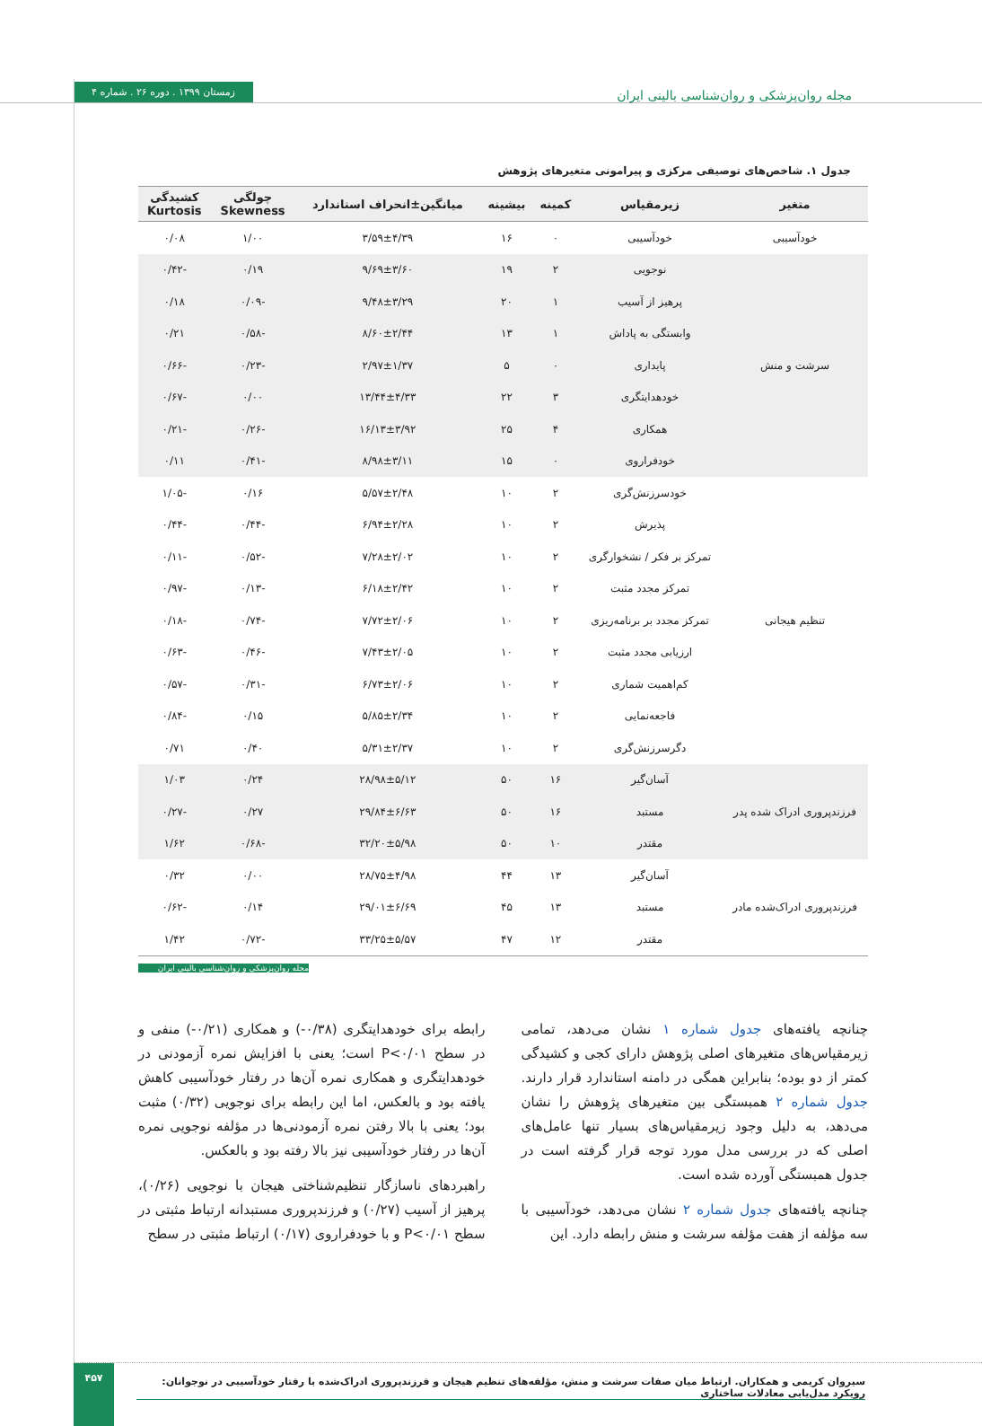زمستان ۱۳۹۹ . دوره ۲۶ . شماره ۴
مجله روان‌پزشکی و روان‌شناسی بالینی ایران
جدول ۱. شاخص‌های توصیفی مرکزی و پیرامونی متغیرهای پژوهش
| متغیر | زیرمقیاس | کمینه | بیشینه | میانگین±انحراف استاندارد | چولگی Skewness | کشیدگی Kurtosis |
| --- | --- | --- | --- | --- | --- | --- |
| خودآسیبی | خودآسیبی | ۰ | ۱۶ | ۳/۵۹±۴/۳۹ | ۱/۰۰ | ۰/۰۸ |
| سرشت و منش | نوجویی | ۲ | ۱۹ | ۹/۶۹±۳/۶۰ | ۰/۱۹ | -۰/۴۲ |
| | پرهیز از آسیب | ۱ | ۲۰ | ۹/۴۸±۳/۲۹ | -۰/۰۹ | ۰/۱۸ |
| | وابستگی به پاداش | ۱ | ۱۳ | ۸/۶۰±۲/۴۴ | -۰/۵۸ | ۰/۲۱ |
| | پایداری | ۰ | ۵ | ۲/۹۷±۱/۳۷ | -۰/۲۳ | -۰/۶۶ |
| | خودهدایتگری | ۳ | ۲۲ | ۱۳/۴۴±۴/۳۳ | ۰/۰۰ | -۰/۶۷ |
| | همکاری | ۴ | ۲۵ | ۱۶/۱۳±۳/۹۲ | -۰/۲۶ | -۰/۲۱ |
| | خودفراروی | ۰ | ۱۵ | ۸/۹۸±۳/۱۱ | -۰/۴۱ | ۰/۱۱ |
| تنظیم هیجانی | خودسرزنش‌گری | ۲ | ۱۰ | ۵/۵۷±۲/۴۸ | ۰/۱۶ | -۱/۰۵ |
| | پذیرش | ۲ | ۱۰ | ۶/۹۴±۲/۲۸ | -۰/۴۴ | -۰/۴۴ |
| | تمرکز بر فکر / نشخوارگری | ۲ | ۱۰ | ۷/۲۸±۲/۰۲ | -۰/۵۲ | -۰/۱۱ |
| | تمرکز مجدد مثبت | ۲ | ۱۰ | ۶/۱۸±۲/۴۲ | -۰/۱۳ | -۰/۹۷ |
| | تمرکز مجدد بر برنامه‌ریزی | ۲ | ۱۰ | ۷/۷۲±۲/۰۶ | -۰/۷۴ | -۰/۱۸ |
| | ارزیابی مجدد مثبت | ۲ | ۱۰ | ۷/۴۳±۲/۰۵ | -۰/۴۶ | -۰/۶۳ |
| | کم‌اهمیت شماری | ۲ | ۱۰ | ۶/۷۳±۲/۰۶ | -۰/۳۱ | -۰/۵۷ |
| | فاجعه‌نمایی | ۲ | ۱۰ | ۵/۸۵±۲/۳۴ | ۰/۱۵ | -۰/۸۴ |
| | دگرسرزنش‌گری | ۲ | ۱۰ | ۵/۳۱±۲/۳۷ | ۰/۴۰ | ۰/۷۱ |
| فرزندپروری ادراک شده پدر | آسان‌گیر | ۱۶ | ۵۰ | ۲۸/۹۸±۵/۱۲ | ۰/۲۴ | ۱/۰۳ |
| | مستبد | ۱۶ | ۵۰ | ۲۹/۸۴±۶/۶۳ | ۰/۲۷ | -۰/۲۷ |
| | مقتدر | ۱۰ | ۵۰ | ۳۲/۲۰±۵/۹۸ | -۰/۶۸ | ۱/۶۲ |
| فرزندپروری ادراک‌شده مادر | آسان‌گیر | ۱۳ | ۴۴ | ۲۸/۷۵±۴/۹۸ | ۰/۰۰ | ۰/۳۲ |
| | مستبد | ۱۳ | ۴۵ | ۲۹/۰۱±۶/۶۹ | ۰/۱۴ | -۰/۶۲ |
| | مقتدر | ۱۲ | ۴۷ | ۳۳/۲۵±۵/۵۷ | -۰/۷۲ | ۱/۴۲ |
مجله روان‌پزشکی و روان‌شناسی بالینی ایران
چنانچه یافته‌های جدول شماره ۱ نشان می‌دهد، تمامی زیرمقیاس‌های متغیرهای اصلی پژوهش دارای کجی و کشیدگی کمتر از دو بوده؛ بنابراین همگی در دامنه استاندارد قرار دارند. جدول شماره ۲ همبستگی بین متغیرهای پژوهش را نشان می‌دهد، به دلیل وجود زیرمقیاس‌های بسیار تنها عامل‌های اصلی که در بررسی مدل مورد توجه قرار گرفته است در جدول همبستگی آورده شده است.
چنانچه یافته‌های جدول شماره ۲ نشان می‌دهد، خودآسیبی با سه مؤلفه از هفت مؤلفه سرشت و منش رابطه دارد. این
رابطه برای خودهدایتگری (۰/۳۸-) و همکاری (۰/۲۱-) منفی و در سطح P<۰/۰۱ است؛ یعنی با افزایش نمره آزمودنی در خودهدایتگری و همکاری نمره آن‌ها در رفتار خودآسیبی کاهش یافته بود و بالعکس، اما این رابطه برای نوجویی (۰/۳۲) مثبت بود؛ یعنی با بالا رفتن نمره آزمودنی‌ها در مؤلفه نوجویی نمره آن‌ها در رفتار خودآسیبی نیز بالا رفته بود و بالعکس.
راهبردهای ناسازگار تنظیم‌شناختی هیجان با نوجویی (۰/۲۶)، پرهیز از آسیب (۰/۲۷) و فرزندپروری مستبدانه ارتباط مثبتی در سطح P<۰/۰۱ و با خودفراروی (۰/۱۷) ارتباط مثبتی در سطح
۴۵۷
سیروان کریمی و همکاران. ارتباط میان صفات سرشت و منش، مؤلفه‌های تنظیم هیجان و فرزندپروری ادراک‌شده با رفتار خودآسیبی در نوجوانان: رویکرد مدل‌یابی معادلات ساختاری